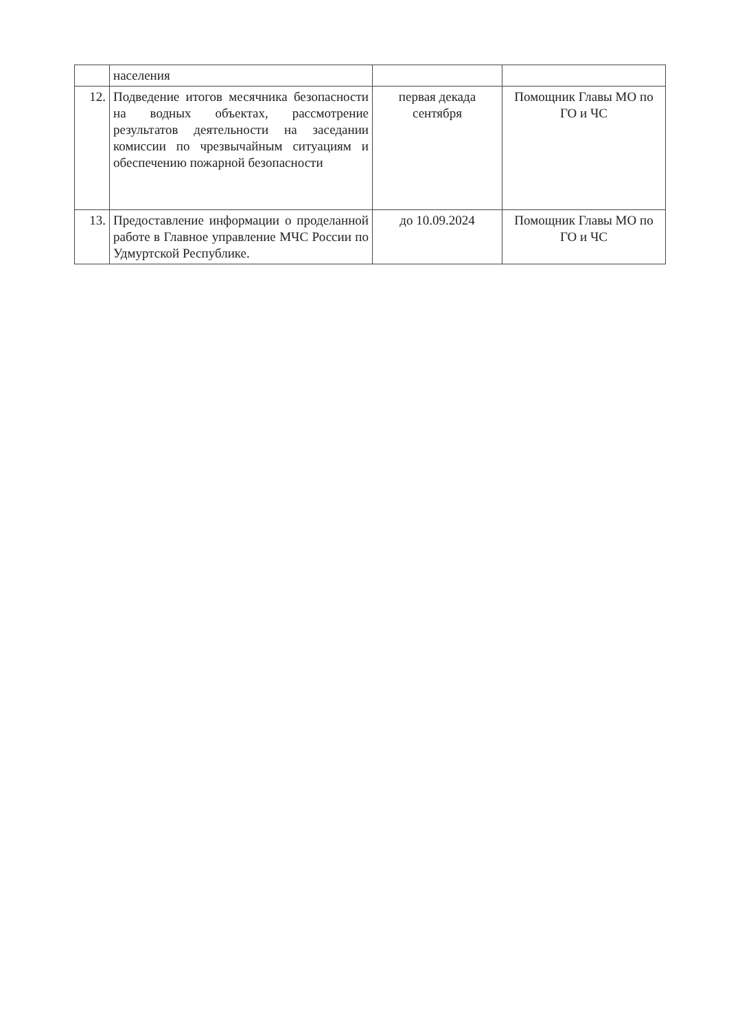| | населения | | |
| 12. | Подведение итогов месячника безопасности на водных объектах, рассмотрение результатов деятельности на заседании комиссии по чрезвычайным ситуациям и обеспечению пожарной безопасности | первая декада сентября | Помощник Главы МО по ГО и ЧС |
| 13. | Предоставление информации о проделанной работе в Главное управление МЧС России по Удмуртской Республике. | до 10.09.2024 | Помощник Главы МО по ГО и ЧС |